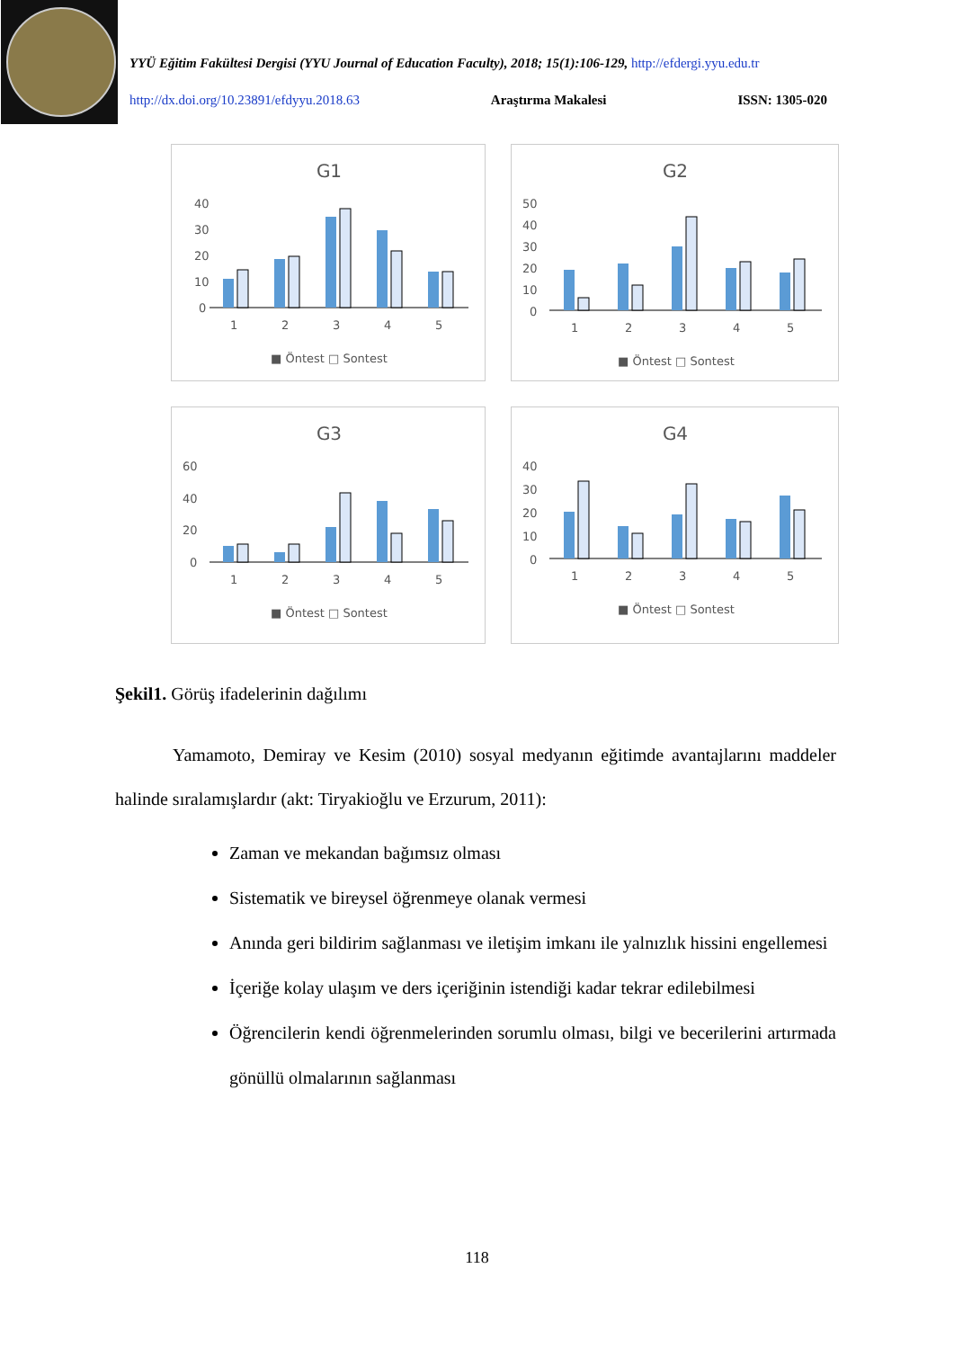YYÜ Eğitim Fakültesi Dergisi (YYU Journal of Education Faculty), 2018; 15(1):106-129, http://efdergi.yyu.edu.tr
http://dx.doi.org/10.23891/efdyyu.2018.63 Araştırma Makalesi ISSN: 1305-020
G1
40
30
20
10
0
1
2
3
4
5
■ Öntest □ Sontest
G2
50
40
30
20
10
0
1
2
3
4
5
■ Öntest □ Sontest
G3
60
40
20
0
1
2
3
4
5
■ Öntest □ Sontest
G4
40
30
20
10
0
1
2
3
4
5
■ Öntest □ Sontest
Şekil1. Görüş ifadelerinin dağılımı
Yamamoto, Demiray ve Kesim (2010) sosyal medyanın eğitimde avantajlarını maddeler halinde sıralamışlardır (akt: Tiryakioğlu ve Erzurum, 2011):
Zaman ve mekandan bağımsız olması
Sistematik ve bireysel öğrenmeye olanak vermesi
Anında geri bildirim sağlanması ve iletişim imkanı ile yalnızlık hissini engellemesi
İçeriğe kolay ulaşım ve ders içeriğinin istendiği kadar tekrar edilebilmesi
Öğrencilerin kendi öğrenmelerinden sorumlu olması, bilgi ve becerilerini artırmada gönüllü olmalarının sağlanması
118